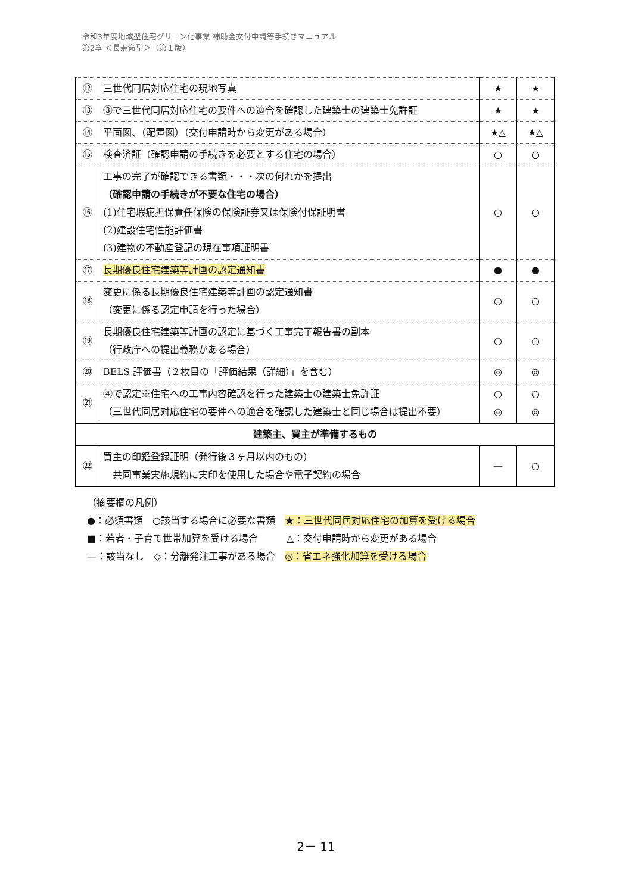令和3年度地域型住宅グリーン化事業 補助金交付申請等手続きマニュアル
第2章 ＜長寿命型＞（第１版）
| ⑫ | 三世代同居対応住宅の現地写真 | ★ | ★ |
| ⑬ | ③で三世代同居対応住宅の要件への適合を確認した建築士の建築士免許証 | ★ | ★ |
| ⑭ | 平面図、（配置図）（交付申請時から変更がある場合） | ★△ | ★△ |
| ⑮ | 検査済証（確認申請の手続きを必要とする住宅の場合） | ○ | ○ |
| ⑯ | 工事の完了が確認できる書類・・・次の何れかを提出 （確認申請の手続きが不要な住宅の場合） (1)住宅瑕疵担保責任保険の保険証券又は保険付保証明書 (2)建設住宅性能評価書 (3)建物の不動産登記の現在事項証明書 | ○ | ○ |
| ⑰ | 長期優良住宅建築等計画の認定通知書 | ● | ● |
| ⑱ | 変更に係る長期優良住宅建築等計画の認定通知書 （変更に係る認定申請を行った場合） | ○ | ○ |
| ⑲ | 長期優良住宅建築等計画の認定に基づく工事完了報告書の副本 （行政庁への提出義務がある場合） | ○ | ○ |
| ⑳ | BELS 評価書（２枚目の「評価結果（詳細）」を含む） | ◎ | ◎ |
| ㉑ | ④で認定※住宅への工事内容確認を行った建築士の建築士免許証 （三世代同居対応住宅の要件への適合を確認した建築士と同じ場合は提出不要） | ○ ◎ | ○ ◎ |
| 建築主、買主が準備するもの | | | |
| ㉒ | 買主の印鑑登録証明（発行後３ヶ月以内のもの） 共同事業実施規約に実印を使用した場合や電子契約の場合 | — | ○ |
（摘要欄の凡例）
●：必須書類　○該当する場合に必要な書類　★：三世代同居対応住宅の加算を受ける場合
■：若者・子育て世帯加算を受ける場合　　　△：交付申請時から変更がある場合
—：該当なし　◇：分離発注工事がある場合　◎：省エネ強化加算を受ける場合
2－ 11